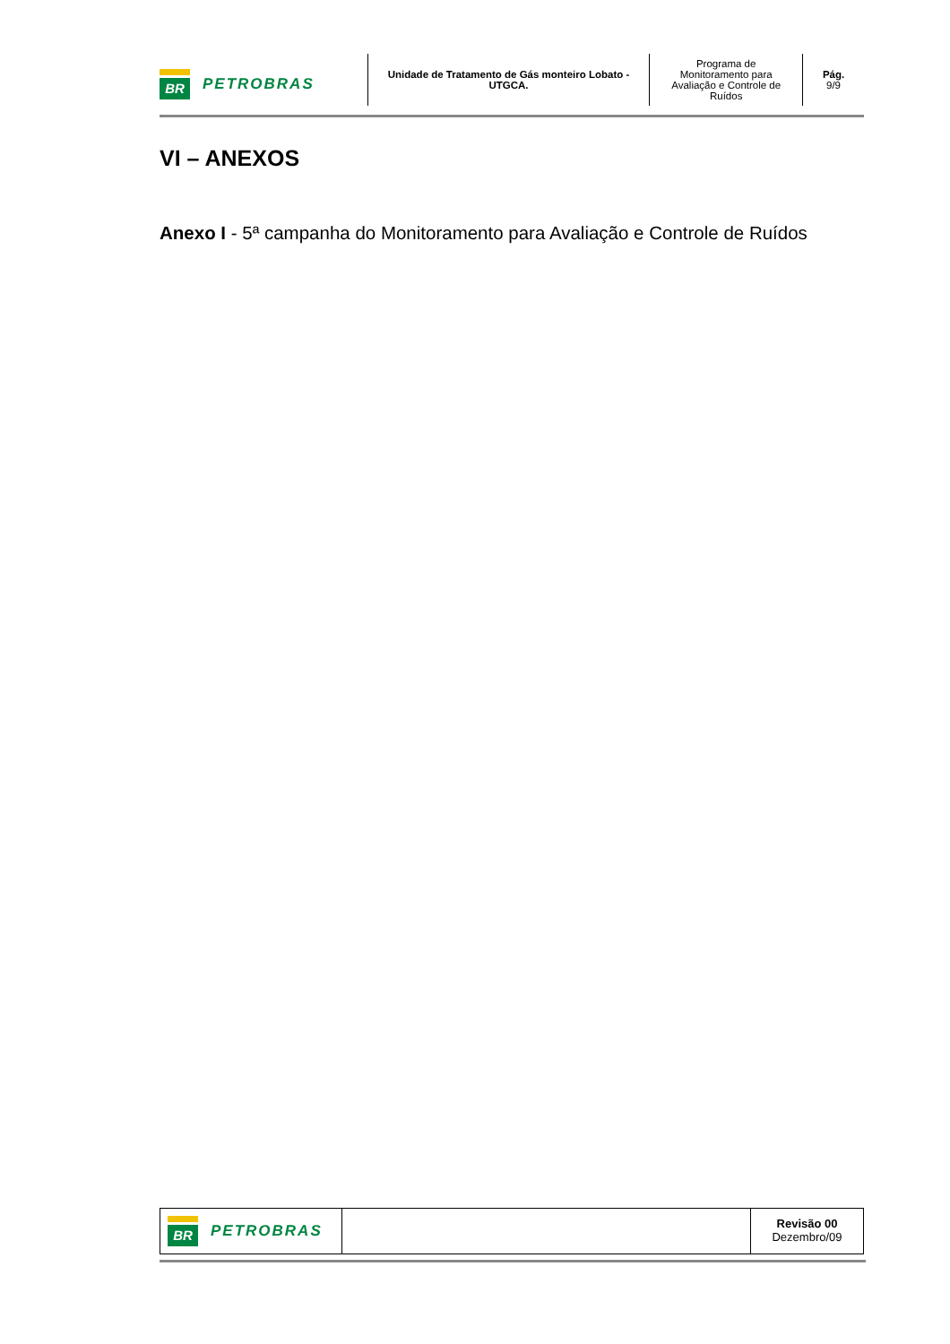BR
PETROBRAS
Unidade de Tratamento de Gás monteiro Lobato -
UTGCA.
Programa de
Monitoramento para
Avaliação e Controle de
Ruídos
Pág.
9/9
VI – ANEXOS
Anexo I - 5ª campanha do Monitoramento para Avaliação e Controle de Ruídos
BR
PETROBRAS
Revisão 00
Dezembro/09